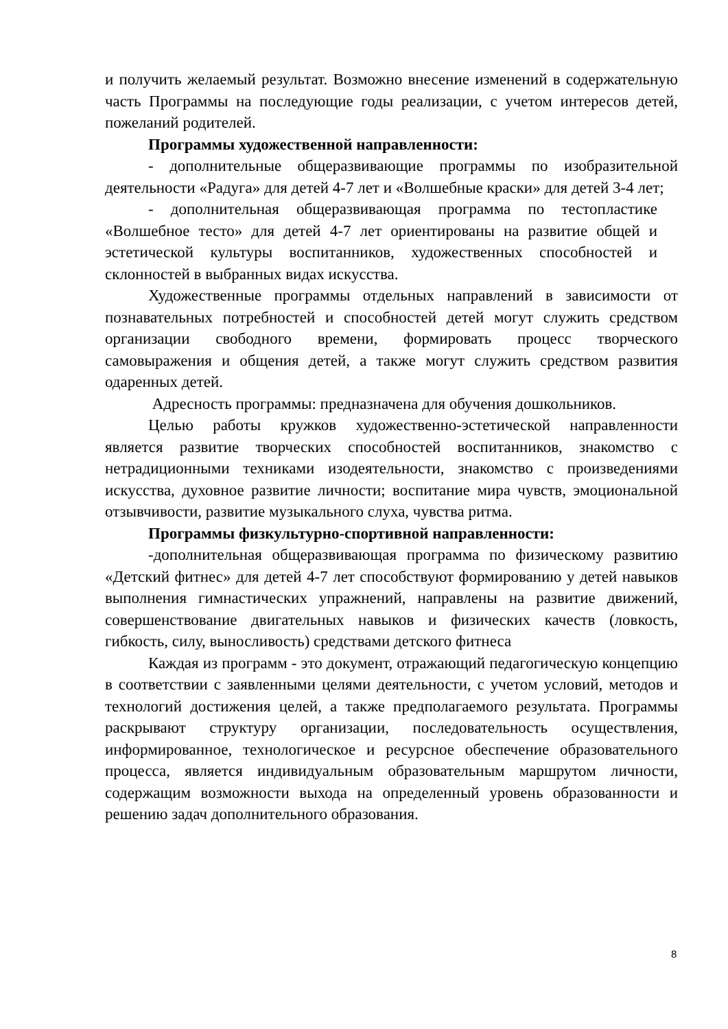и получить желаемый результат. Возможно внесение изменений в содержательную часть Программы на последующие годы реализации, с учетом интересов детей, пожеланий родителей.
Программы художественной направленности:
- дополнительные общеразвивающие программы по изобразительной деятельности «Радуга» для детей 4-7 лет и «Волшебные краски» для детей 3-4 лет;
- дополнительная общеразвивающая программа по тестопластике «Волшебное тесто» для детей 4-7 лет ориентированы на развитие общей и эстетической культуры воспитанников, художественных способностей и склонностей в выбранных видах искусства.
Художественные программы отдельных направлений в зависимости от познавательных потребностей и способностей детей могут служить средством организации свободного времени, формировать процесс творческого самовыражения и общения детей, а также могут служить средством развития одаренных детей.
Адресность программы: предназначена для обучения дошкольников.
Целью работы кружков художественно-эстетической направленности является развитие творческих способностей воспитанников, знакомство с нетрадиционными техниками изодеятельности, знакомство с произведениями искусства, духовное развитие личности; воспитание мира чувств, эмоциональной отзывчивости, развитие музыкального слуха, чувства ритма.
Программы физкультурно-спортивной направленности:
-дополнительная общеразвивающая программа по физическому развитию «Детский фитнес» для детей 4-7 лет способствуют формированию у детей навыков выполнения гимнастических упражнений, направлены на развитие движений, совершенствование двигательных навыков и физических качеств (ловкость, гибкость, силу, выносливость) средствами детского фитнеса
Каждая из программ - это документ, отражающий педагогическую концепцию в соответствии с заявленными целями деятельности, с учетом условий, методов и технологий достижения целей, а также предполагаемого результата. Программы раскрывают структуру организации, последовательность осуществления, информированное, технологическое и ресурсное обеспечение образовательного процесса, является индивидуальным образовательным маршрутом личности, содержащим возможности выхода на определенный уровень образованности и решению задач дополнительного образования.
8